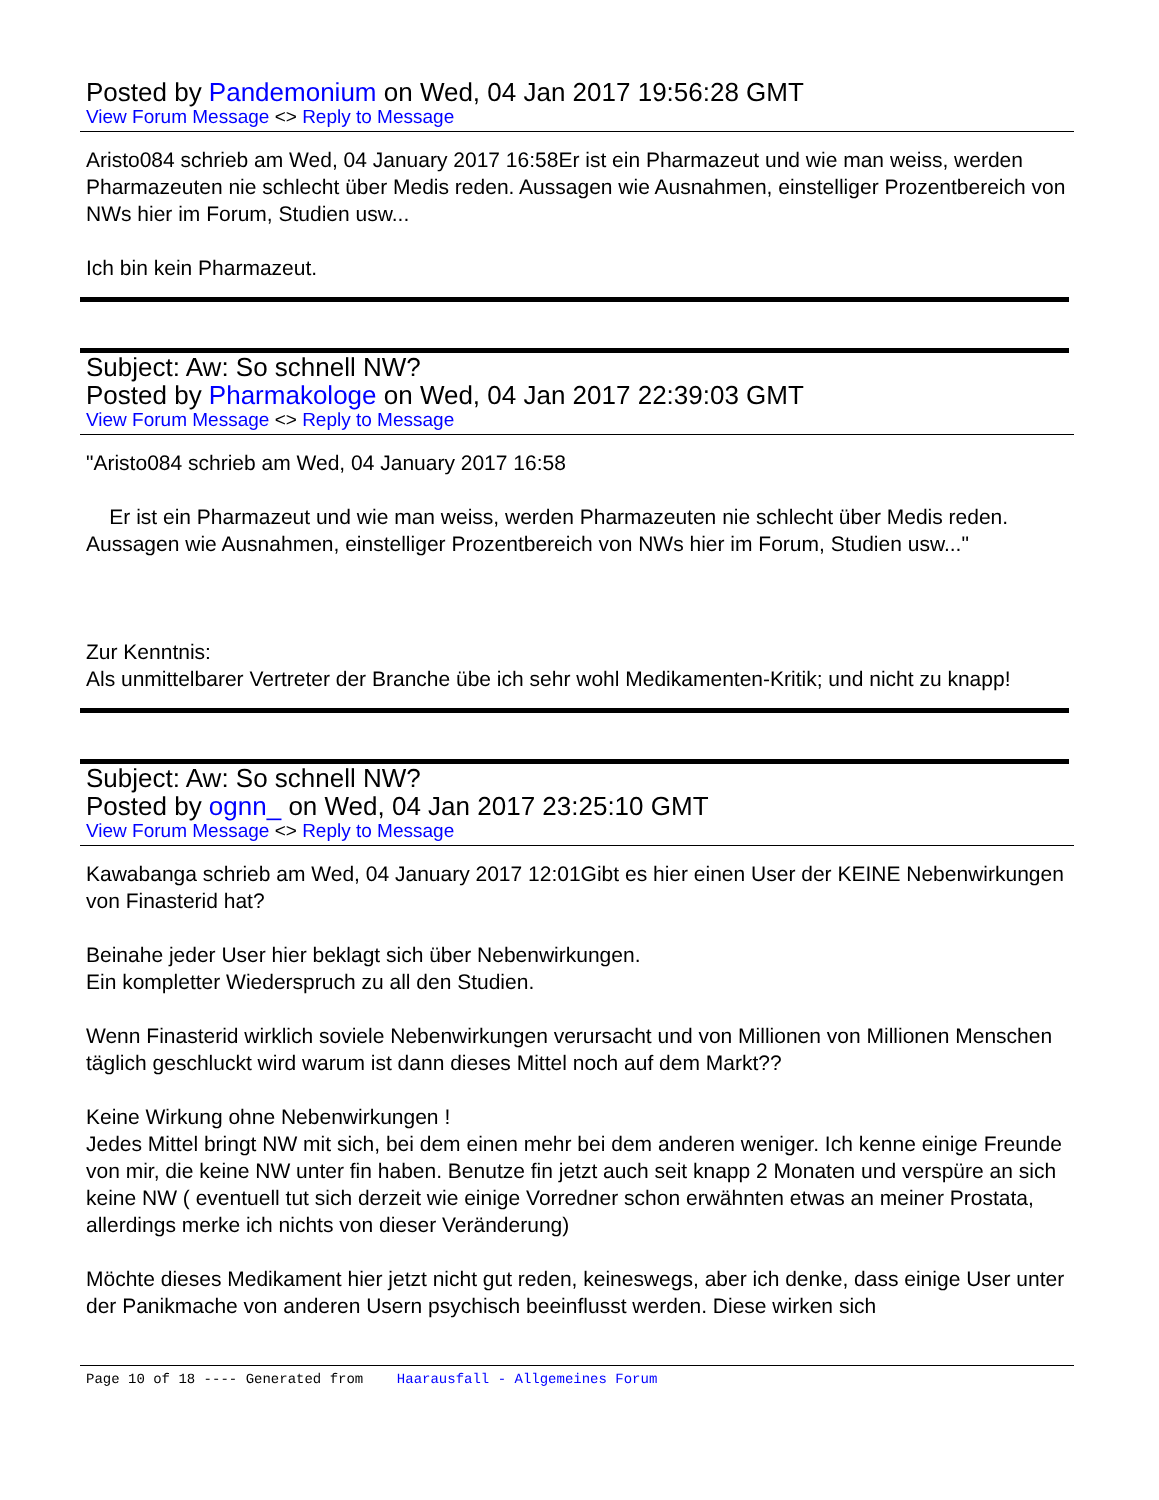Posted by Pandemonium on Wed, 04 Jan 2017 19:56:28 GMT
View Forum Message <> Reply to Message
Aristo084 schrieb am Wed, 04 January 2017 16:58Er ist ein Pharmazeut und wie man weiss, werden Pharmazeuten nie schlecht über Medis reden. Aussagen wie Ausnahmen, einstelliger Prozentbereich von NWs hier im Forum, Studien usw...
Ich bin kein Pharmazeut.
Subject: Aw: So schnell NW?
Posted by Pharmakologe on Wed, 04 Jan 2017 22:39:03 GMT
View Forum Message <> Reply to Message
"Aristo084 schrieb am Wed, 04 January 2017 16:58
Er ist ein Pharmazeut und wie man weiss, werden Pharmazeuten nie schlecht über Medis reden. Aussagen wie Ausnahmen, einstelliger Prozentbereich von NWs hier im Forum, Studien usw..."
Zur Kenntnis:
Als unmittelbarer Vertreter der Branche übe ich sehr wohl Medikamenten-Kritik; und nicht zu knapp!
Subject: Aw: So schnell NW?
Posted by ognn_ on Wed, 04 Jan 2017 23:25:10 GMT
View Forum Message <> Reply to Message
Kawabanga schrieb am Wed, 04 January 2017 12:01Gibt es hier einen User der KEINE Nebenwirkungen von Finasterid hat?
Beinahe jeder User hier beklagt sich über Nebenwirkungen.
Ein kompletter Wiederspruch zu all den Studien.
Wenn Finasterid wirklich soviele Nebenwirkungen verursacht und von Millionen von Millionen Menschen täglich geschluckt wird warum ist dann dieses Mittel noch auf dem Markt??
Keine Wirkung ohne Nebenwirkungen !
Jedes Mittel bringt NW mit sich, bei dem einen mehr bei dem anderen weniger. Ich kenne einige Freunde von mir, die keine NW unter fin haben. Benutze fin jetzt auch seit knapp 2 Monaten und verspüre an sich keine NW ( eventuell tut sich derzeit wie einige Vorredner schon erwähnten etwas an meiner Prostata, allerdings merke ich nichts von dieser Veränderung)
Möchte dieses Medikament hier jetzt nicht gut reden, keineswegs, aber ich denke, dass einige User unter der Panikmache von anderen Usern psychisch beeinflusst werden. Diese wirken sich
Page 10 of 18 ---- Generated from Haarausfall - Allgemeines Forum